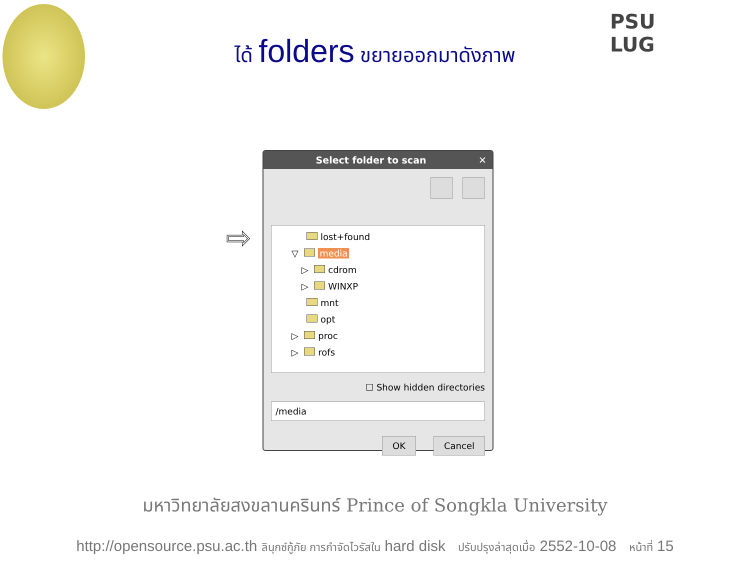PSU
LUG
ได้ folders ขยายออกมาดังภาพ
⇨
Select folder to scan ✕
lost+found
▽ media
▷ cdrom
▷ WINXP
mnt
opt
▷ proc
▷ rofs
☐ Show hidden directories
/media
OK Cancel
มหาวิทยาลัยสงขลานครินทร์ Prince of Songkla University
http://opensource.psu.ac.th ลินุกซ์กู้ภัย การกำจัดไวรัสใน hard disk ปรับปรุงล่าสุดเมื่อ 2552-10-08 หน้าที่ 15